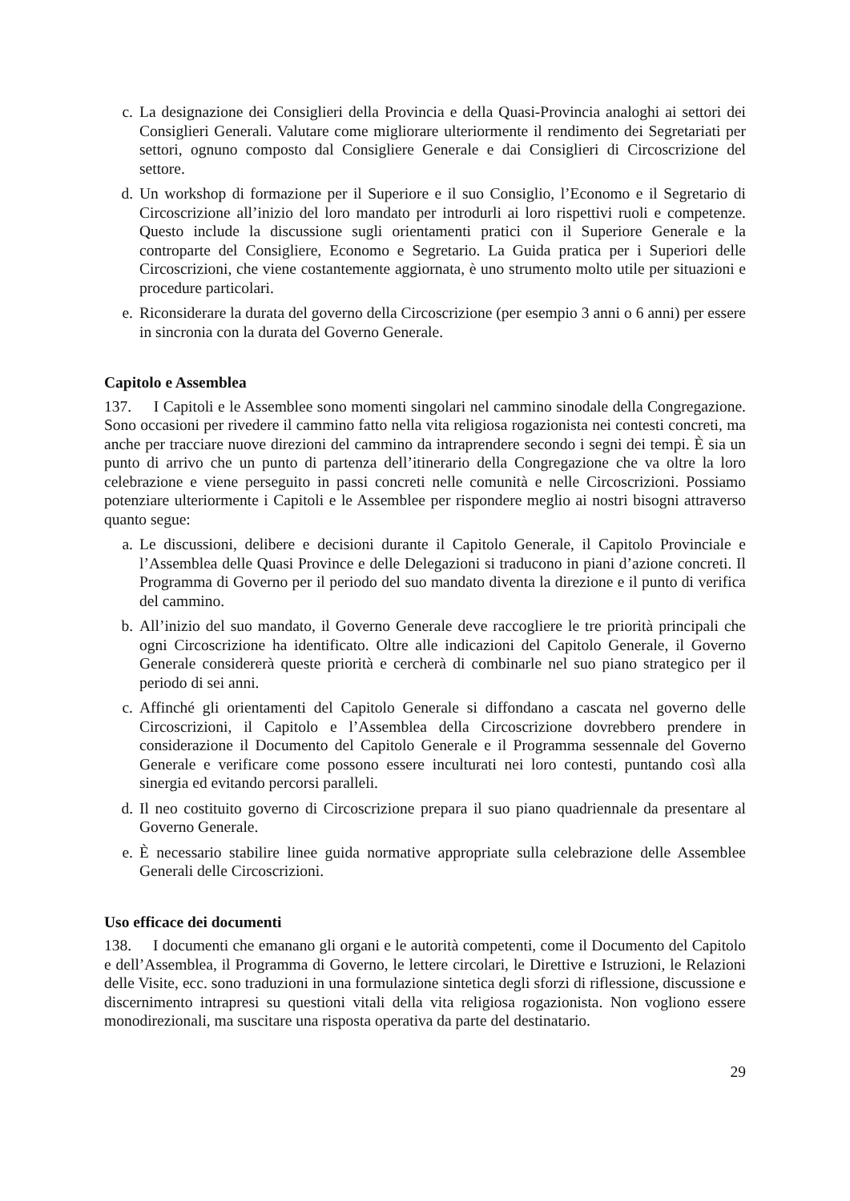c. La designazione dei Consiglieri della Provincia e della Quasi-Provincia analoghi ai settori dei Consiglieri Generali. Valutare come migliorare ulteriormente il rendimento dei Segretariati per settori, ognuno composto dal Consigliere Generale e dai Consiglieri di Circoscrizione del settore.
d. Un workshop di formazione per il Superiore e il suo Consiglio, l’Economo e il Segretario di Circoscrizione all’inizio del loro mandato per introdurli ai loro rispettivi ruoli e competenze. Questo include la discussione sugli orientamenti pratici con il Superiore Generale e la controparte del Consigliere, Economo e Segretario. La Guida pratica per i Superiori delle Circoscrizioni, che viene costantemente aggiornata, è uno strumento molto utile per situazioni e procedure particolari.
e. Riconsiderare la durata del governo della Circoscrizione (per esempio 3 anni o 6 anni) per essere in sincronia con la durata del Governo Generale.
Capitolo e Assemblea
137. I Capitoli e le Assemblee sono momenti singolari nel cammino sinodale della Congregazione. Sono occasioni per rivedere il cammino fatto nella vita religiosa rogazionista nei contesti concreti, ma anche per tracciare nuove direzioni del cammino da intraprendere secondo i segni dei tempi. È sia un punto di arrivo che un punto di partenza dell’itinerario della Congregazione che va oltre la loro celebrazione e viene perseguito in passi concreti nelle comunità e nelle Circoscrizioni. Possiamo potenziare ulteriormente i Capitoli e le Assemblee per rispondere meglio ai nostri bisogni attraverso quanto segue:
a. Le discussioni, delibere e decisioni durante il Capitolo Generale, il Capitolo Provinciale e l’Assemblea delle Quasi Province e delle Delegazioni si traducono in piani d’azione concreti. Il Programma di Governo per il periodo del suo mandato diventa la direzione e il punto di verifica del cammino.
b. All’inizio del suo mandato, il Governo Generale deve raccogliere le tre priorità principali che ogni Circoscrizione ha identificato. Oltre alle indicazioni del Capitolo Generale, il Governo Generale considererà queste priorità e cercherà di combinarle nel suo piano strategico per il periodo di sei anni.
c. Affinché gli orientamenti del Capitolo Generale si diffondano a cascata nel governo delle Circoscrizioni, il Capitolo e l’Assemblea della Circoscrizione dovrebbero prendere in considerazione il Documento del Capitolo Generale e il Programma sessennale del Governo Generale e verificare come possono essere inculturati nei loro contesti, puntando così alla sinergia ed evitando percorsi paralleli.
d. Il neo costituito governo di Circoscrizione prepara il suo piano quadriennale da presentare al Governo Generale.
e. È necessario stabilire linee guida normative appropriate sulla celebrazione delle Assemblee Generali delle Circoscrizioni.
Uso efficace dei documenti
138. I documenti che emanano gli organi e le autorità competenti, come il Documento del Capitolo e dell’Assemblea, il Programma di Governo, le lettere circolari, le Direttive e Istruzioni, le Relazioni delle Visite, ecc. sono traduzioni in una formulazione sintetica degli sforzi di riflessione, discussione e discernimento intrapresi su questioni vitali della vita religiosa rogazionista. Non vogliono essere monodirezionali, ma suscitare una risposta operativa da parte del destinatario.
29